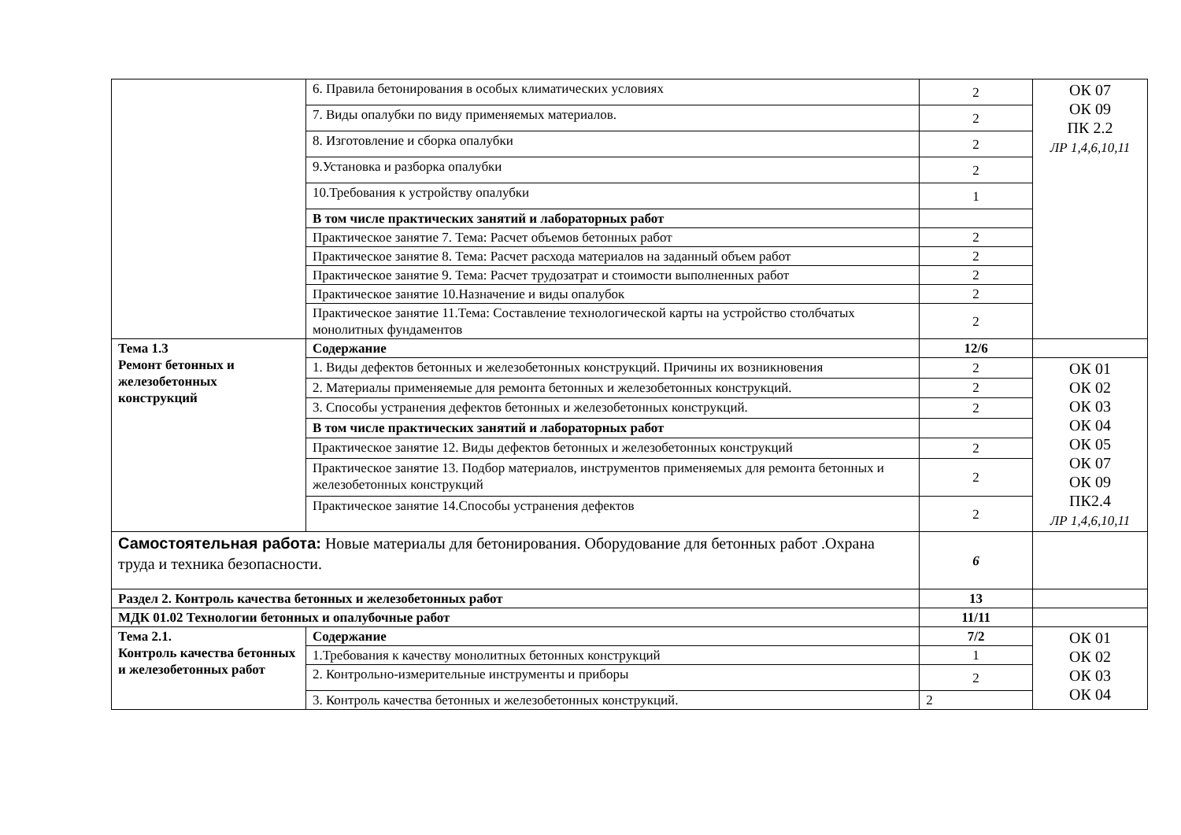| | 6. Правила бетонирования в особых климатических условиях | 2 | ОК 07 ОК 09 ПК 2.2 ЛР 1,4,6,10,11 |
| | 7. Виды опалубки по виду применяемых материалов. | 2 | |
| | 8. Изготовление и сборка опалубки | 2 | |
| | 9.Установка и разборка опалубки | 2 | |
| | 10.Требования к устройству опалубки | 1 | |
| | В том числе практических занятий и лабораторных работ | | |
| | Практическое занятие 7. Тема: Расчет объемов бетонных работ | 2 | |
| | Практическое занятие 8. Тема: Расчет расхода материалов на заданный объем работ | 2 | |
| | Практическое занятие 9. Тема: Расчет трудозатрат и стоимости выполненных работ | 2 | |
| | Практическое занятие 10.Назначение и виды опалубок | 2 | |
| | Практическое занятие 11.Тема: Составление технологической карты на устройство столбчатых монолитных фундаментов | 2 | |
| Тема 1.3 Ремонт бетонных и железобетонных конструкций | Содержание | 12/6 | |
| | 1. Виды дефектов бетонных и железобетонных конструкций. Причины их возникновения | 2 | ОК 01 ОК 02 ОК 03 ОК 04 ОК 05 ОК 07 ОК 09 ПК2.4 ЛР 1,4,6,10,11 |
| | 2. Материалы применяемые для ремонта бетонных и железобетонных конструкций. | 2 | |
| | 3. Способы устранения дефектов бетонных и железобетонных конструкций. | 2 | |
| | В том числе практических занятий и лабораторных работ | | |
| | Практическое занятие 12. Виды дефектов бетонных и железобетонных конструкций | 2 | |
| | Практическое занятие 13. Подбор материалов, инструментов применяемых для ремонта бетонных и железобетонных конструкций | 2 | |
| | Практическое занятие 14.Способы устранения дефектов | 2 | |
| Самостоятельная работа: Новые материалы для бетонирования. Оборудование для бетонных работ .Охрана труда и техника безопасности. | | 6 | |
| Раздел 2. Контроль качества бетонных и железобетонных работ | | 13 | |
| МДК 01.02 Технологии бетонных и опалубочные работ | | 11/11 | |
| Тема 2.1. Контроль качества бетонных и железобетонных работ | Содержание | 7/2 | ОК 01 ОК 02 ОК 03 ОК 04 |
| | 1.Требования к качеству монолитных бетонных конструкций | 1 | |
| | 2. Контрольно-измерительные инструменты и приборы | 2 | |
| | 3. Контроль качества бетонных и железобетонных конструкций. | 2 | |